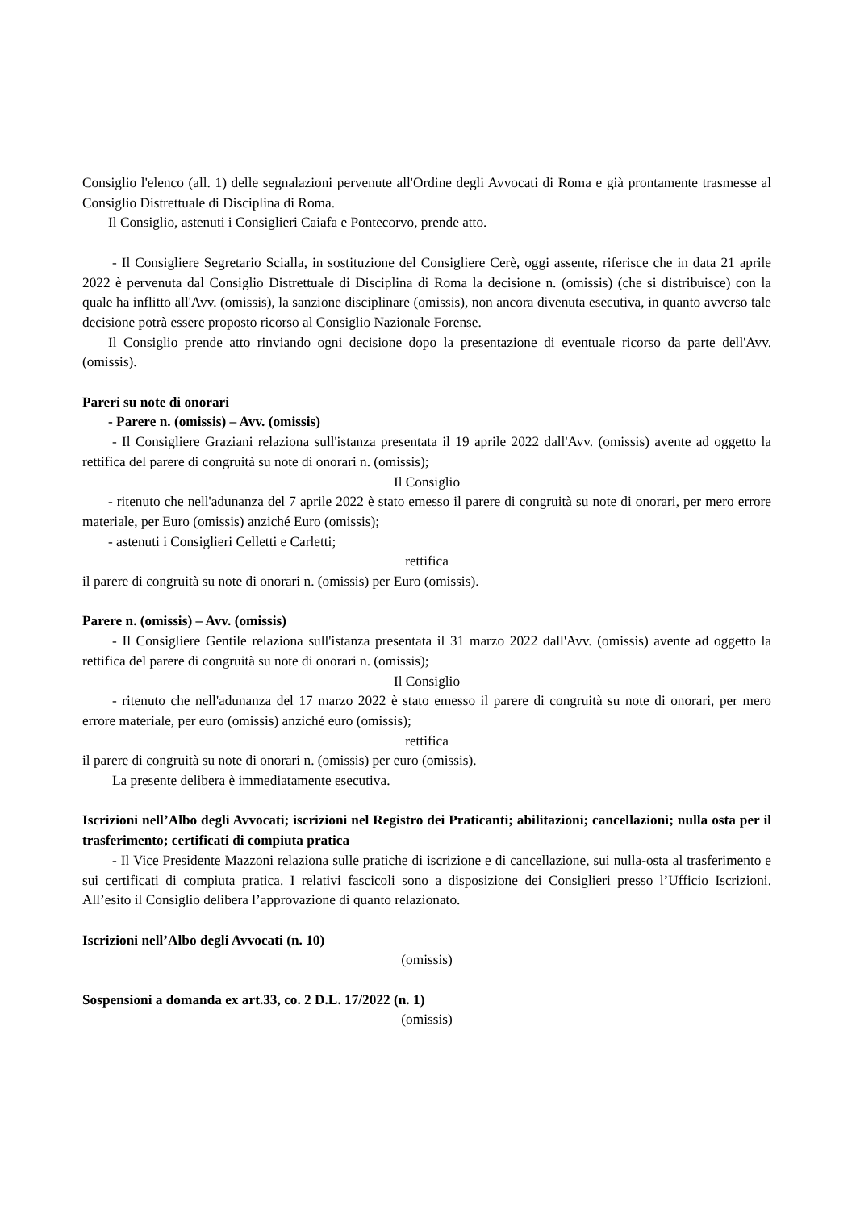Consiglio l'elenco (all. 1) delle segnalazioni pervenute all'Ordine degli Avvocati di Roma e già prontamente trasmesse al Consiglio Distrettuale di Disciplina di Roma.
Il Consiglio, astenuti i Consiglieri Caiafa e Pontecorvo, prende atto.
- Il Consigliere Segretario Scialla, in sostituzione del Consigliere Cerè, oggi assente, riferisce che in data 21 aprile 2022 è pervenuta dal Consiglio Distrettuale di Disciplina di Roma la decisione n. (omissis) (che si distribuisce) con la quale ha inflitto all'Avv. (omissis), la sanzione disciplinare (omissis), non ancora divenuta esecutiva, in quanto avverso tale decisione potrà essere proposto ricorso al Consiglio Nazionale Forense.
Il Consiglio prende atto rinviando ogni decisione dopo la presentazione di eventuale ricorso da parte dell'Avv. (omissis).
Pareri su note di onorari
- Parere n. (omissis) – Avv. (omissis)
- Il Consigliere Graziani relaziona sull'istanza presentata il 19 aprile 2022 dall'Avv. (omissis) avente ad oggetto la rettifica del parere di congruità su note di onorari n. (omissis);
Il Consiglio
- ritenuto che nell'adunanza del 7 aprile 2022 è stato emesso il parere di congruità su note di onorari, per mero errore materiale, per Euro (omissis) anziché Euro (omissis);
- astenuti i Consiglieri Celletti e Carletti;
rettifica
il parere di congruità su note di onorari n. (omissis) per Euro (omissis).
Parere n. (omissis) – Avv. (omissis)
- Il Consigliere Gentile relaziona sull'istanza presentata il 31 marzo 2022 dall'Avv. (omissis) avente ad oggetto la rettifica del parere di congruità su note di onorari n. (omissis);
Il Consiglio
- ritenuto che nell'adunanza del 17 marzo 2022 è stato emesso il parere di congruità su note di onorari, per mero errore materiale, per euro (omissis) anziché euro (omissis);
rettifica
il parere di congruità su note di onorari n. (omissis) per euro (omissis).
La presente delibera è immediatamente esecutiva.
Iscrizioni nell’Albo degli Avvocati; iscrizioni nel Registro dei Praticanti; abilitazioni; cancellazioni; nulla osta per il trasferimento; certificati di compiuta pratica
- Il Vice Presidente Mazzoni relaziona sulle pratiche di iscrizione e di cancellazione, sui nulla-osta al trasferimento e sui certificati di compiuta pratica. I relativi fascicoli sono a disposizione dei Consiglieri presso l’Ufficio Iscrizioni. All’esito il Consiglio delibera l’approvazione di quanto relazionato.
Iscrizioni nell’Albo degli Avvocati (n. 10)
(omissis)
Sospensioni a domanda ex art.33, co. 2 D.L. 17/2022 (n. 1)
(omissis)